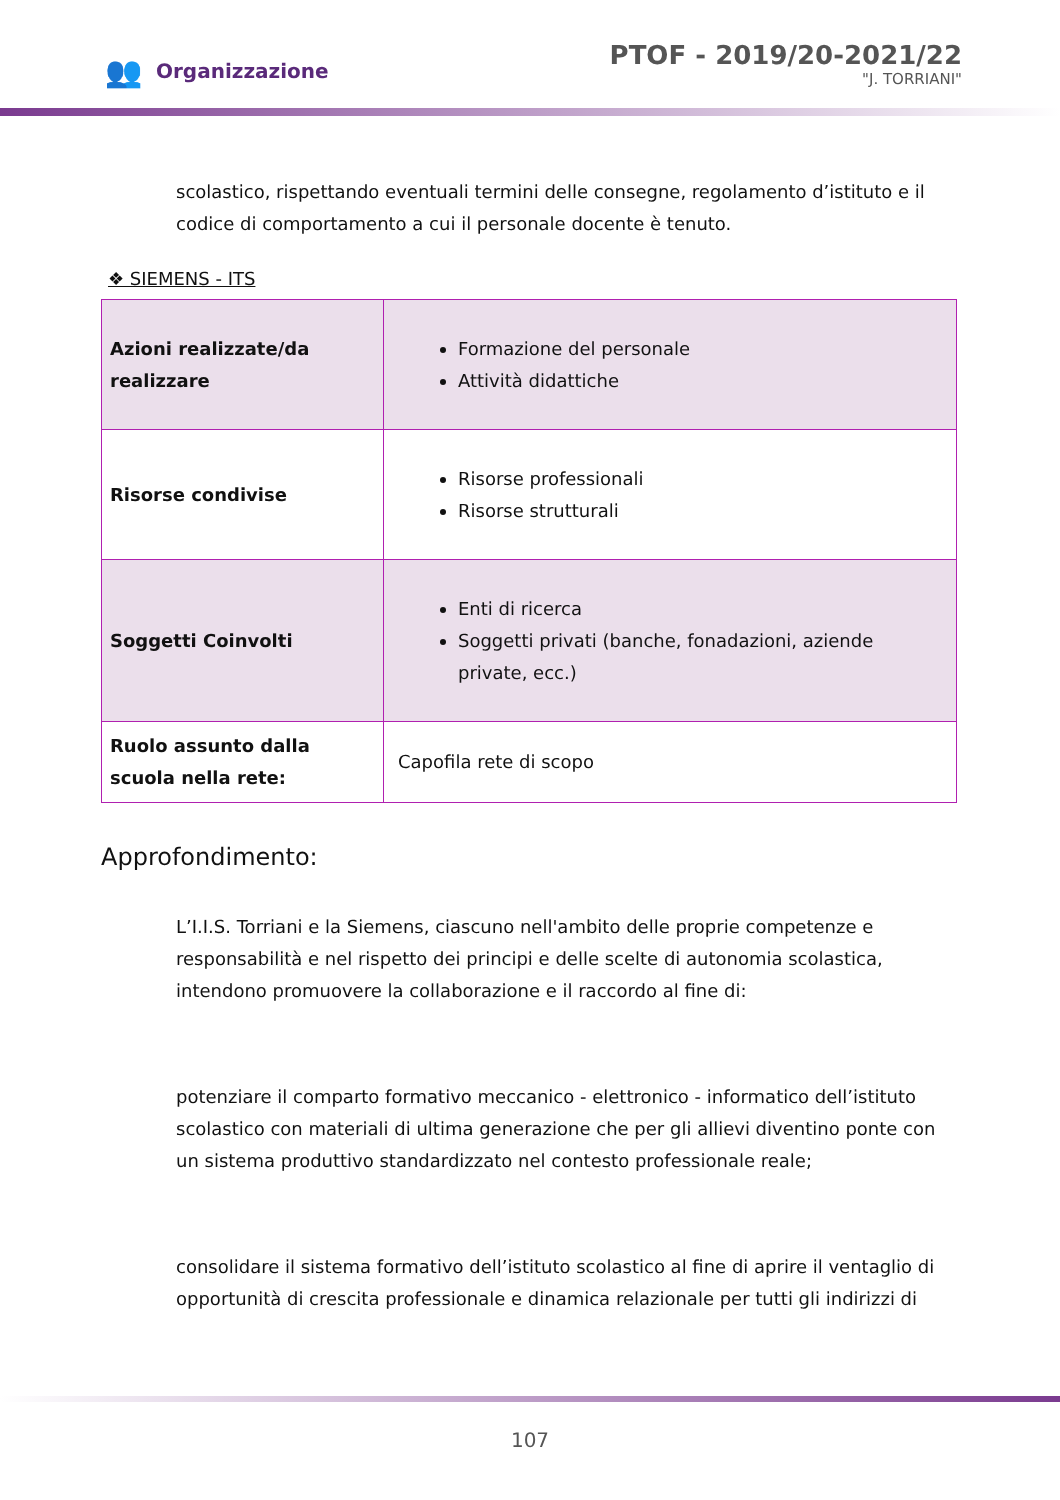👥 Organizzazione
PTOF - 2019/20-2021/22
"J. TORRIANI"
scolastico, rispettando eventuali termini delle consegne, regolamento d’istituto e il codice di comportamento a cui il personale docente è tenuto.
❖ SIEMENS - ITS
| Azioni realizzate/da realizzare | Formazione del personale Attività didattiche |
| Risorse condivise | Risorse professionali Risorse strutturali |
| Soggetti Coinvolti | Enti di ricerca Soggetti privati (banche, fonadazioni, aziende private, ecc.) |
| Ruolo assunto dalla scuola nella rete: | Capofila rete di scopo |
Approfondimento:
L’I.I.S. Torriani e la Siemens, ciascuno nell'ambito delle proprie competenze e responsabilità e nel rispetto dei principi e delle scelte di autonomia scolastica, intendono promuovere la collaborazione e il raccordo al fine di:
potenziare il comparto formativo meccanico - elettronico - informatico dell’istituto scolastico con materiali di ultima generazione che per gli allievi diventino ponte con un sistema produttivo standardizzato nel contesto professionale reale;
consolidare il sistema formativo dell’istituto scolastico al fine di aprire il ventaglio di opportunità di crescita professionale e dinamica relazionale per tutti gli indirizzi di
107